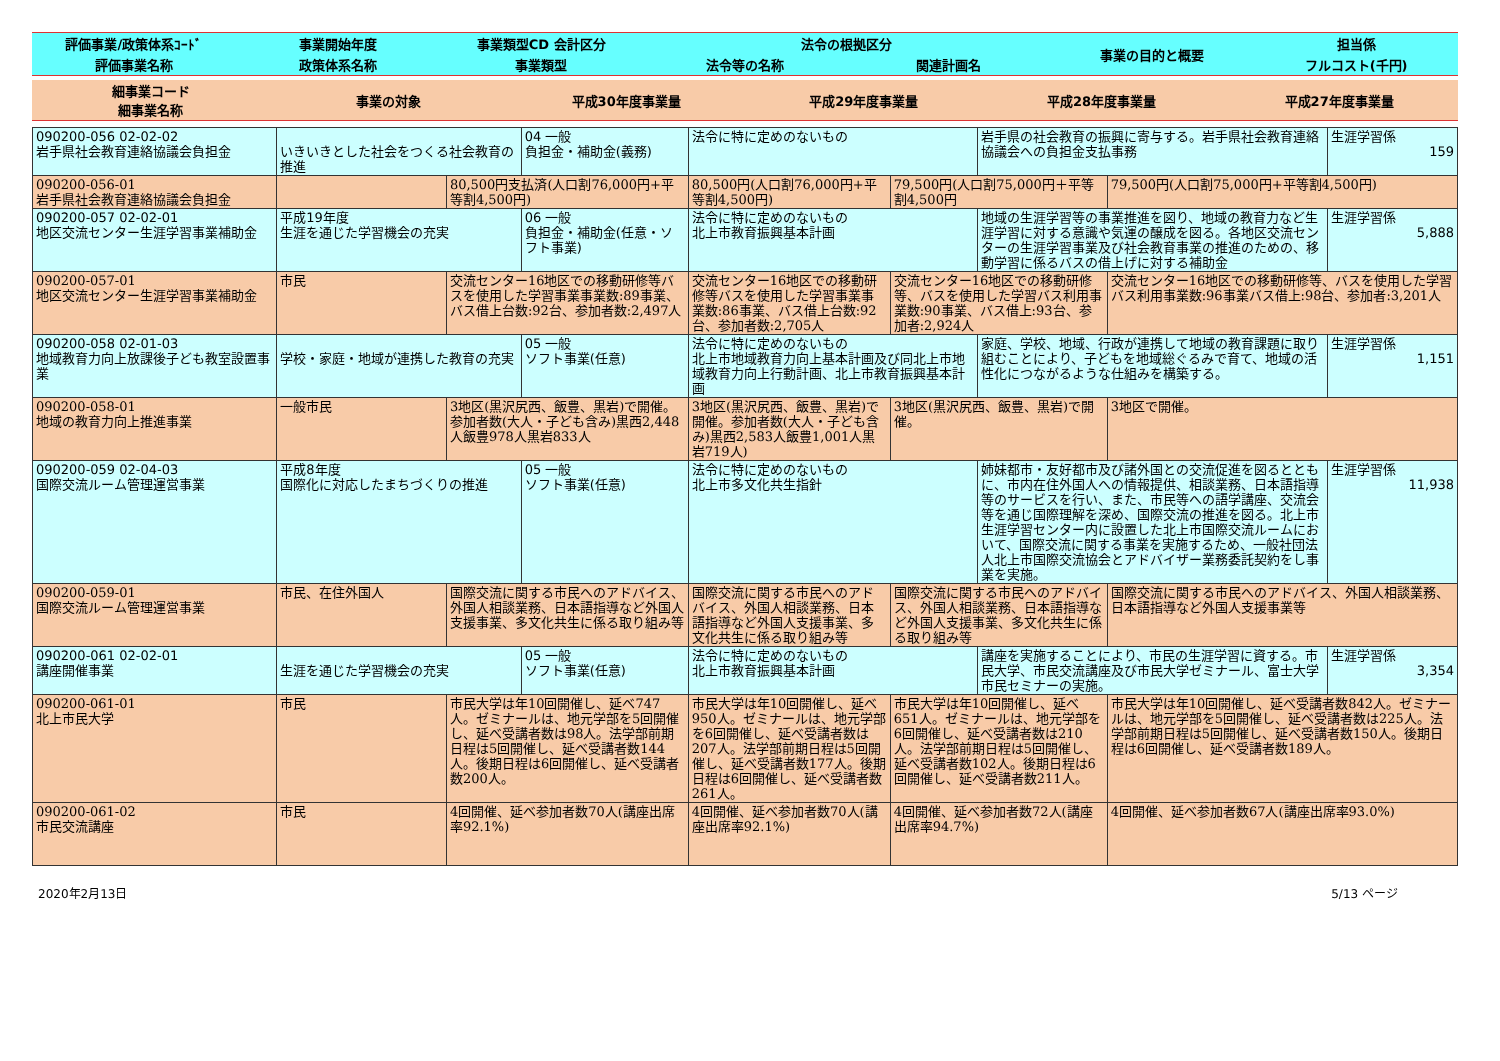| 評価事業/政策体系ｺｰﾄﾞ | 事業開始年度 | 事業類型CD 会計区分 | 法令の根拠区分 | | 事業の目的と概要 | 担当係 |
| 評価事業名称 | 政策体系名称 | 事業類型 | 法令等の名称 | 関連計画名 | | フルコスト(千円) |
| 細事業コード 細事業名称 | 事業の対象 | 平成30年度事業量 | 平成29年度事業量 | 平成28年度事業量 | 平成27年度事業量 |
| 090200-056 02-02-02 岩手県社会教育連絡協議会負担金 | いきいきとした社会をつくる社会教育の推進 | | 04 一般 負担金・補助金(義務) | 法令に特に定めのないもの | | 岩手県の社会教育の振興に寄与する。岩手県社会教育連絡協議会への負担金支払事務 | | 生涯学習係 159 |
| 090200-056-01 岩手県社会教育連絡協議会負担金 | | 80,500円支払済(人口割76,000円+平等割4,500円) | | 80,500円(人口割76,000円+平等割4,500円) | 79,500円(人口割75,000円＋平等割4,500円 | | 79,500円(人口割75,000円+平等割4,500円) | |
| 090200-057 02-02-01 地区交流センター生涯学習事業補助金 | 平成19年度 生涯を通じた学習機会の充実 | | 06 一般 負担金・補助金(任意・ソフト事業) | 法令に特に定めのないもの 北上市教育振興基本計画 | | 地域の生涯学習等の事業推進を図り、地域の教育力など生涯学習に対する意識や気運の醸成を図る。各地区交流センターの生涯学習事業及び社会教育事業の推進のための、移動学習に係るバスの借上げに対する補助金 | | 生涯学習係 5,888 |
| 090200-057-01 地区交流センター生涯学習事業補助金 | 市民 | 交流センター16地区での移動研修等バスを使用した学習事業事業数:89事業、バス借上台数:92台、参加者数:2,497人 | | 交流センター16地区での移動研修等バスを使用した学習事業事業数:86事業、バス借上台数:92台、参加者数:2,705人 | 交流センター16地区での移動研修等、バスを使用した学習バス利用事業数:90事業、バス借上:93台、参加者:2,924人 | | 交流センター16地区での移動研修等、バスを使用した学習バス利用事業数:96事業バス借上:98台、参加者:3,201人 | |
| 090200-058 02-01-03 地域教育力向上放課後子ども教室設置事業 | 学校・家庭・地域が連携した教育の充実 | | 05 一般 ソフト事業(任意) | 法令に特に定めのないもの 北上市地域教育力向上基本計画及び同北上市地域教育力向上行動計画、北上市教育振興基本計画 | | 家庭、学校、地域、行政が連携して地域の教育課題に取り組むことにより、子どもを地域総ぐるみで育て、地域の活性化につながるような仕組みを構築する。 | | 生涯学習係 1,151 |
| 090200-058-01 地域の教育力向上推進事業 | 一般市民 | 3地区(黒沢尻西、飯豊、黒岩)で開催。参加者数(大人・子ども含み)黒西2,448人飯豊978人黒岩833人 | | 3地区(黒沢尻西、飯豊、黒岩)で開催。参加者数(大人・子ども含み)黒西2,583人飯豊1,001人黒岩719人) | 3地区(黒沢尻西、飯豊、黒岩)で開催。 | | 3地区で開催。 | |
| 090200-059 02-04-03 国際交流ルーム管理運営事業 | 平成8年度 国際化に対応したまちづくりの推進 | | 05 一般 ソフト事業(任意) | 法令に特に定めのないもの 北上市多文化共生指針 | | 姉妹都市・友好都市及び諸外国との交流促進を図るとともに、市内在住外国人への情報提供、相談業務、日本語指導等のサービスを行い、また、市民等への語学講座、交流会等を通じ国際理解を深め、国際交流の推進を図る。北上市生涯学習センター内に設置した北上市国際交流ルームにおいて、国際交流に関する事業を実施するため、一般社団法人北上市国際交流協会とアドバイザー業務委託契約をし事業を実施。 | | 生涯学習係 11,938 |
| 090200-059-01 国際交流ルーム管理運営事業 | 市民、在住外国人 | 国際交流に関する市民へのアドバイス、外国人相談業務、日本語指導など外国人支援事業、多文化共生に係る取り組み等 | | 国際交流に関する市民へのアドバイス、外国人相談業務、日本語指導など外国人支援事業、多文化共生に係る取り組み等 | 国際交流に関する市民へのアドバイス、外国人相談業務、日本語指導など外国人支援事業、多文化共生に係る取り組み等 | | 国際交流に関する市民へのアドバイス、外国人相談業務、日本語指導など外国人支援事業等 | |
| 090200-061 02-02-01 講座開催事業 | 生涯を通じた学習機会の充実 | | 05 一般 ソフト事業(任意) | 法令に特に定めのないもの 北上市教育振興基本計画 | | 講座を実施することにより、市民の生涯学習に資する。市民大学、市民交流講座及び市民大学ゼミナール、富士大学市民セミナーの実施。 | | 生涯学習係 3,354 |
| 090200-061-01 北上市民大学 | 市民 | 市民大学は年10回開催し、延べ747人。ゼミナールは、地元学部を5回開催し、延べ受講者数は98人。法学部前期日程は5回開催し、延べ受講者数144人。後期日程は6回開催し、延べ受講者数200人。 | | 市民大学は年10回開催し、延べ950人。ゼミナールは、地元学部を6回開催し、延べ受講者数は207人。法学部前期日程は5回開催し、延べ受講者数177人。後期日程は6回開催し、延べ受講者数261人。 | 市民大学は年10回開催し、延べ651人。ゼミナールは、地元学部を6回開催し、延べ受講者数は210人。法学部前期日程は5回開催し、延べ受講者数102人。後期日程は6回開催し、延べ受講者数211人。 | | 市民大学は年10回開催し、延べ受講者数842人。ゼミナールは、地元学部を5回開催し、延べ受講者数は225人。法学部前期日程は5回開催し、延べ受講者数150人。後期日程は6回開催し、延べ受講者数189人。 | |
| 090200-061-02 市民交流講座 | 市民 | 4回開催、延べ参加者数70人(講座出席率92.1%) | | 4回開催、延べ参加者数70人(講座出席率92.1%) | 4回開催、延べ参加者数72人(講座出席率94.7%) | | 4回開催、延べ参加者数67人(講座出席率93.0%) | |
2020年2月13日 5/13 ページ